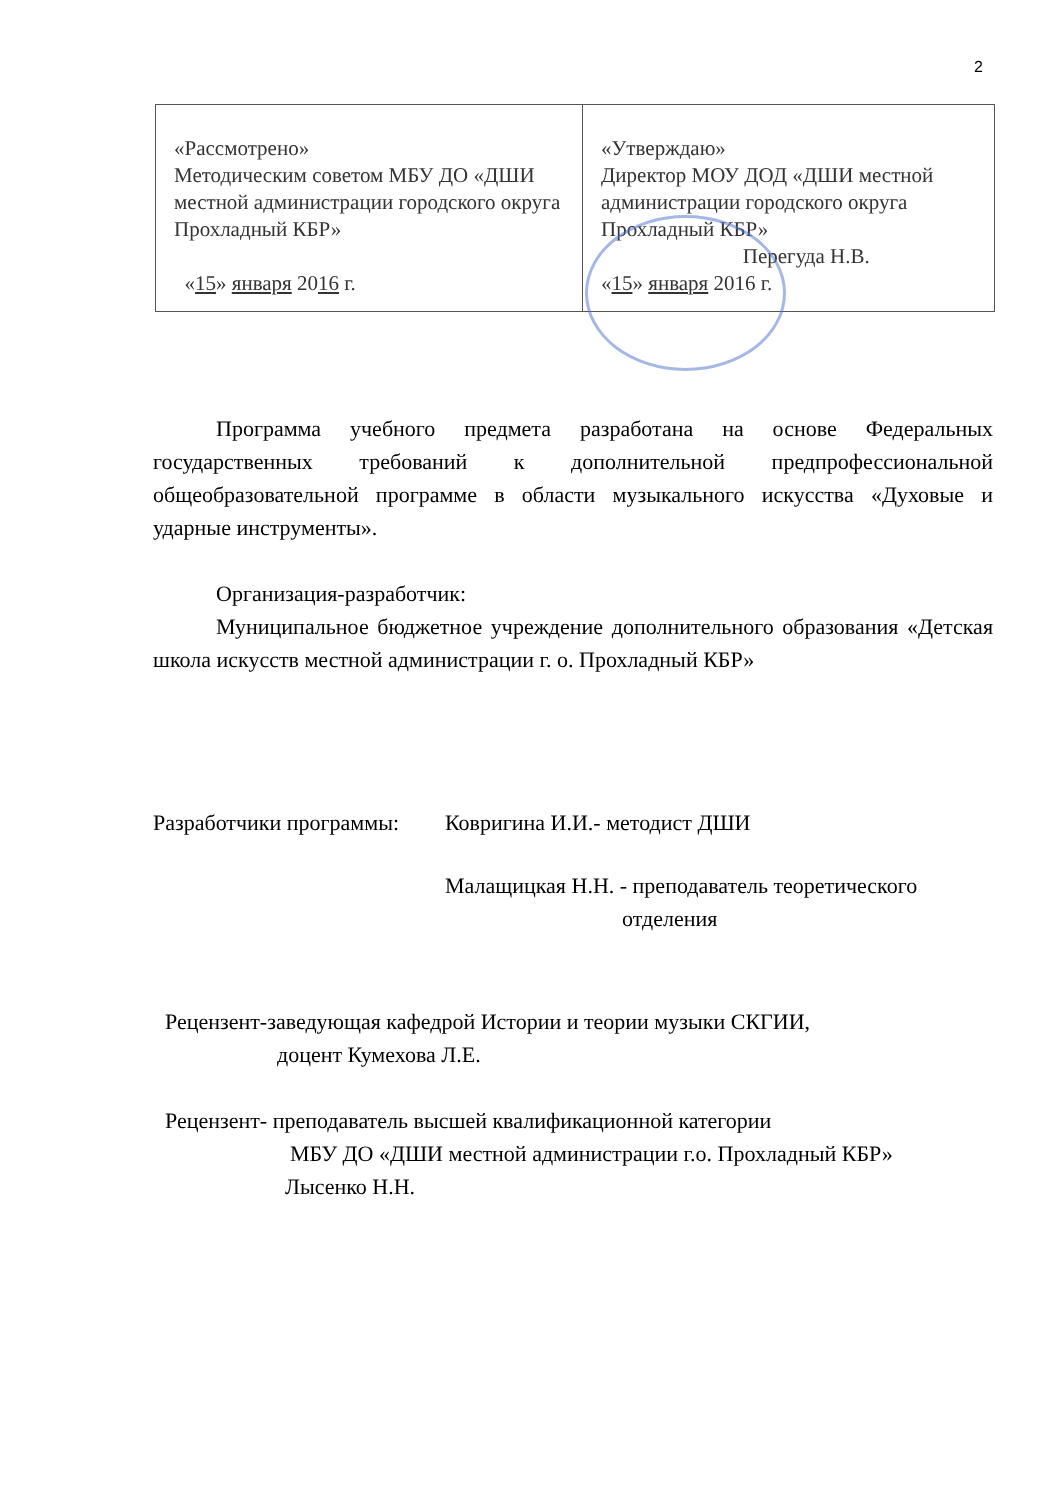2
| «Рассмотрено» Методическим советом МБУ ДО «ДШИ местной администрации городского округа Прохладный КБР» « 15 » января 20 16 г. | «Утверждаю» Директор МОУ ДОД «ДШИ местной администрации городского округа Прохладный КБР» Перегуда Н.В. « 15 » января 2016 г. |
Программа учебного предмета разработана на основе Федеральных государственных требований к дополнительной предпрофессиональной общеобразовательной программе в области музыкального искусства «Духовые и ударные инструменты».
Организация-разработчик:
Муниципальное бюджетное учреждение дополнительного образования «Детская школа искусств местной администрации г. о. Прохладный КБР»
Разработчики программы:
Ковригина И.И.- методист ДШИ
Малащицкая Н.Н. - преподаватель теоретического
отделения
Рецензент-заведующая кафедрой Истории и теории музыки СКГИИ,
доцент Кумехова Л.Е.
Рецензент- преподаватель высшей квалификационной категории
МБУ ДО «ДШИ местной администрации г.о. Прохладный КБР»
Лысенко Н.Н.